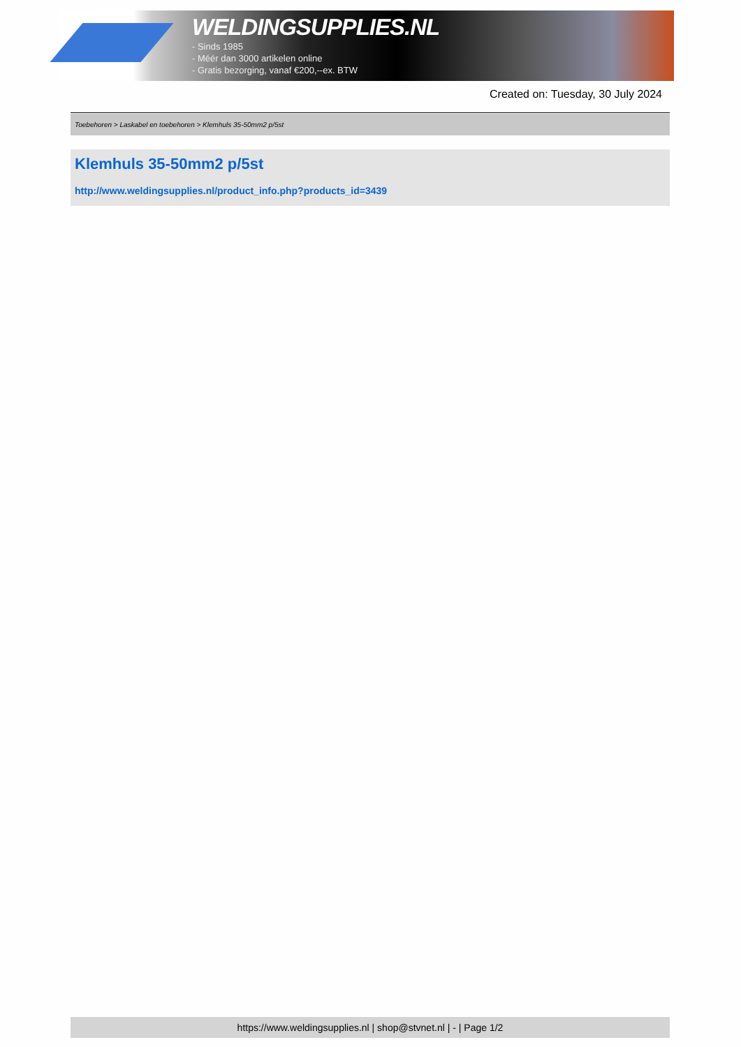WELDINGSUPPLIES.NL
- Sinds 1985
- Méér dan 3000 artikelen online
- Gratis bezorging, vanaf €200,--ex. BTW
Created on: Tuesday, 30 July 2024
Toebehoren > Laskabel en toebehoren > Klemhuls 35-50mm2 p/5st
Klemhuls 35-50mm2 p/5st
http://www.weldingsupplies.nl/product_info.php?products_id=3439
https://www.weldingsupplies.nl | shop@stvnet.nl | - | Page 1/2